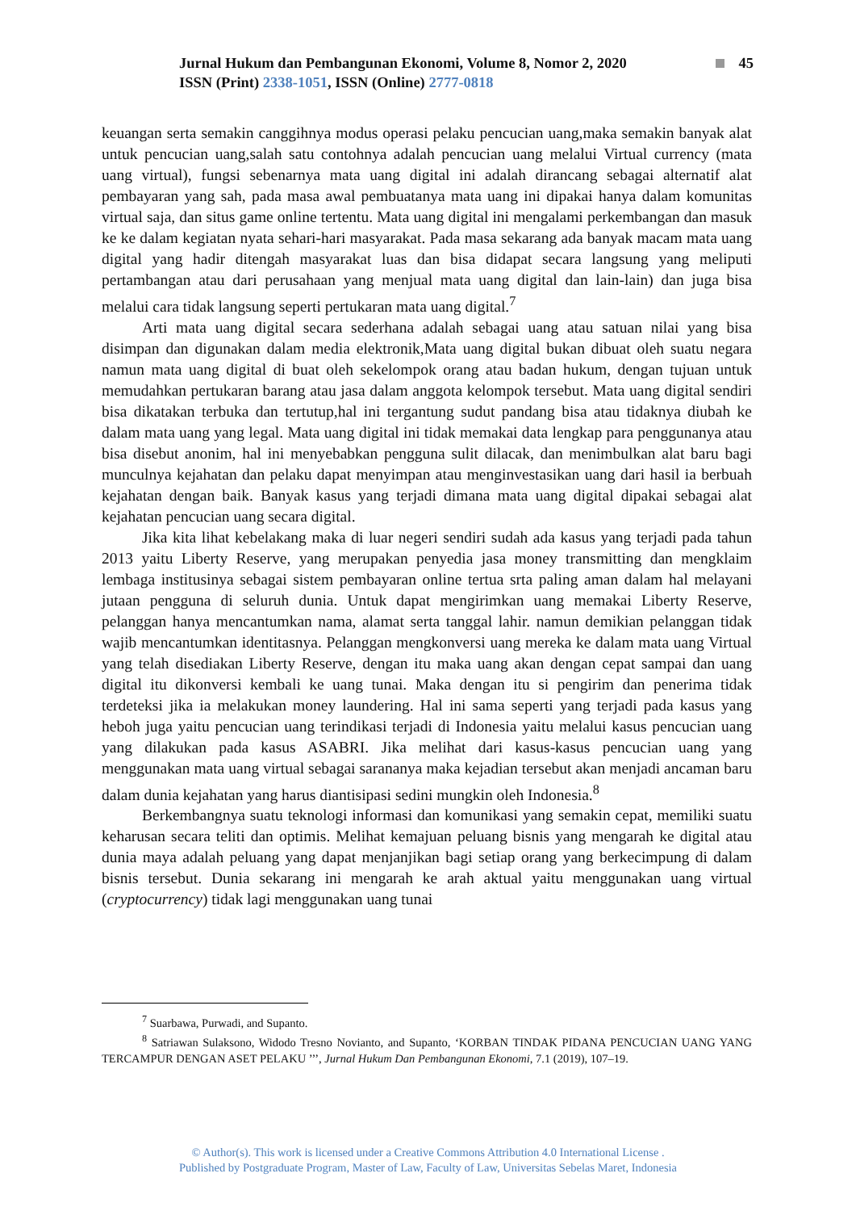Jurnal Hukum dan Pembangunan Ekonomi, Volume 8, Nomor 2, 2020 45
ISSN (Print) 2338-1051, ISSN (Online) 2777-0818
keuangan serta semakin canggihnya modus operasi pelaku pencucian uang,maka semakin banyak alat untuk pencucian uang,salah satu contohnya adalah pencucian uang melalui Virtual currency (mata uang virtual), fungsi sebenarnya mata uang digital ini adalah dirancang sebagai alternatif alat pembayaran yang sah, pada masa awal pembuatanya mata uang ini dipakai hanya dalam komunitas virtual saja, dan situs game online tertentu. Mata uang digital ini mengalami perkembangan dan masuk ke ke dalam kegiatan nyata sehari-hari masyarakat. Pada masa sekarang ada banyak macam mata uang digital yang hadir ditengah masyarakat luas dan bisa didapat secara langsung yang meliputi pertambangan atau dari perusahaan yang menjual mata uang digital dan lain-lain) dan juga bisa melalui cara tidak langsung seperti pertukaran mata uang digital.<sup>7</sup>
Arti mata uang digital secara sederhana adalah sebagai uang atau satuan nilai yang bisa disimpan dan digunakan dalam media elektronik,Mata uang digital bukan dibuat oleh suatu negara namun mata uang digital di buat oleh sekelompok orang atau badan hukum, dengan tujuan untuk memudahkan pertukaran barang atau jasa dalam anggota kelompok tersebut. Mata uang digital sendiri bisa dikatakan terbuka dan tertutup,hal ini tergantung sudut pandang bisa atau tidaknya diubah ke dalam mata uang yang legal. Mata uang digital ini tidak memakai data lengkap para penggunanya atau bisa disebut anonim, hal ini menyebabkan pengguna sulit dilacak, dan menimbulkan alat baru bagi munculnya kejahatan dan pelaku dapat menyimpan atau menginvestasikan uang dari hasil ia berbuah kejahatan dengan baik. Banyak kasus yang terjadi dimana mata uang digital dipakai sebagai alat kejahatan pencucian uang secara digital.
Jika kita lihat kebelakang maka di luar negeri sendiri sudah ada kasus yang terjadi pada tahun 2013 yaitu Liberty Reserve, yang merupakan penyedia jasa money transmitting dan mengklaim lembaga institusinya sebagai sistem pembayaran online tertua srta paling aman dalam hal melayani jutaan pengguna di seluruh dunia. Untuk dapat mengirimkan uang memakai Liberty Reserve, pelanggan hanya mencantumkan nama, alamat serta tanggal lahir. namun demikian pelanggan tidak wajib mencantumkan identitasnya. Pelanggan mengkonversi uang mereka ke dalam mata uang Virtual yang telah disediakan Liberty Reserve, dengan itu maka uang akan dengan cepat sampai dan uang digital itu dikonversi kembali ke uang tunai. Maka dengan itu si pengirim dan penerima tidak terdeteksi jika ia melakukan money laundering. Hal ini sama seperti yang terjadi pada kasus yang heboh juga yaitu pencucian uang terindikasi terjadi di Indonesia yaitu melalui kasus pencucian uang yang dilakukan pada kasus ASABRI. Jika melihat dari kasus-kasus pencucian uang yang menggunakan mata uang virtual sebagai sarananya maka kejadian tersebut akan menjadi ancaman baru dalam dunia kejahatan yang harus diantisipasi sedini mungkin oleh Indonesia.<sup>8</sup>
Berkembangnya suatu teknologi informasi dan komunikasi yang semakin cepat, memiliki suatu keharusan secara teliti dan optimis. Melihat kemajuan peluang bisnis yang mengarah ke digital atau dunia maya adalah peluang yang dapat menjanjikan bagi setiap orang yang berkecimpung di dalam bisnis tersebut. Dunia sekarang ini mengarah ke arah aktual yaitu menggunakan uang virtual (cryptocurrency) tidak lagi menggunakan uang tunai
<sup>7</sup> Suarbawa, Purwadi, and Supanto.
<sup>8</sup> Satriawan Sulaksono, Widodo Tresno Novianto, and Supanto, ‘KORBAN TINDAK PIDANA PENCUCIAN UANG YANG TERCAMPUR DENGAN ASET PELAKU ’’’, Jurnal Hukum Dan Pembangunan Ekonomi, 7.1 (2019), 107–19.
© Author(s). This work is licensed under a Creative Commons Attribution 4.0 International License .
Published by Postgraduate Program, Master of Law, Faculty of Law, Universitas Sebelas Maret, Indonesia